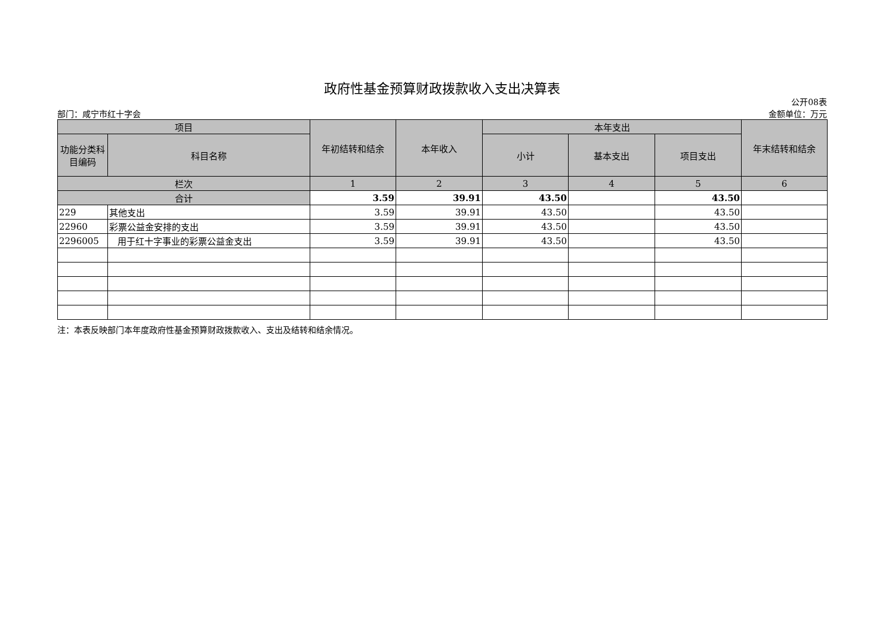政府性基金预算财政拨款收入支出决算表
公开08表
部门：咸宁市红十字会 金额单位：万元
| 项目 | | 年初结转和结余 | 本年收入 | 本年支出 | | | 年末结转和结余 |
| --- | --- | --- | --- | --- | --- | --- | --- |
| 功能分类科目编码 | 科目名称 | | | 小计 | 基本支出 | 项目支出 | |
| 栏次 | | 1 | 2 | 3 | 4 | 5 | 6 |
| 合计 | | 3.59 | 39.91 | 43.50 | | 43.50 | |
| 229 | 其他支出 | 3.59 | 39.91 | 43.50 | | 43.50 | |
| 22960 | 彩票公益金安排的支出 | 3.59 | 39.91 | 43.50 | | 43.50 | |
| 2296005 | 用于红十字事业的彩票公益金支出 | 3.59 | 39.91 | 43.50 | | 43.50 | |
注：本表反映部门本年度政府性基金预算财政拨款收入、支出及结转和结余情况。